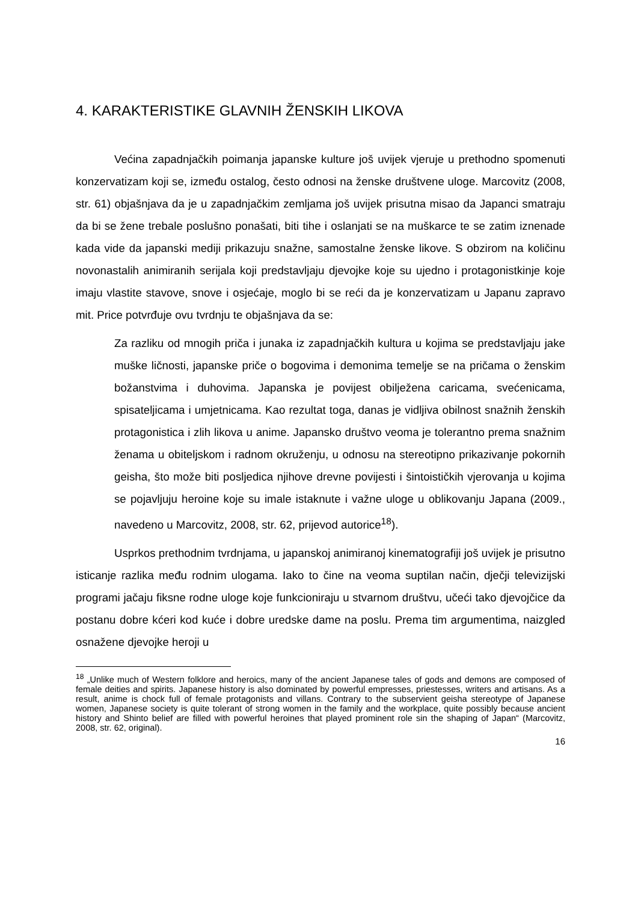4. KARAKTERISTIKE GLAVNIH ŽENSKIH LIKOVA
Većina zapadnjačkih poimanja japanske kulture još uvijek vjeruje u prethodno spomenuti konzervatizam koji se, između ostalog, često odnosi na ženske društvene uloge. Marcovitz (2008, str. 61) objašnjava da je u zapadnjačkim zemljama još uvijek prisutna misao da Japanci smatraju da bi se žene trebale poslušno ponašati, biti tihe i oslanjati se na muškarce te se zatim iznenade kada vide da japanski mediji prikazuju snažne, samostalne ženske likove. S obzirom na količinu novonastalih animiranih serijala koji predstavljaju djevojke koje su ujedno i protagonistkinje koje imaju vlastite stavove, snove i osjećaje, moglo bi se reći da je konzervatizam u Japanu zapravo mit. Price potvrđuje ovu tvrdnju te objašnjava da se:
Za razliku od mnogih priča i junaka iz zapadnjačkih kultura u kojima se predstavljaju jake muške ličnosti, japanske priče o bogovima i demonima temelje se na pričama o ženskim božanstvima i duhovima. Japanska je povijest obilježena caricama, svećenicama, spisateljicama i umjetnicama. Kao rezultat toga, danas je vidljiva obilnost snažnih ženskih protagonistica i zlih likova u anime. Japansko društvo veoma je tolerantno prema snažnim ženama u obiteljskom i radnom okruženju, u odnosu na stereotipno prikazivanje pokornih geisha, što može biti posljedica njihove drevne povijesti i šintoističkih vjerovanja u kojima se pojavljuju heroine koje su imale istaknute i važne uloge u oblikovanju Japana (2009., navedeno u Marcovitz, 2008, str. 62, prijevod autorice<sup>18</sup>).
Usprkos prethodnim tvrdnjama, u japanskoj animiranoj kinematografiji još uvijek je prisutno isticanje razlika među rodnim ulogama. Iako to čine na veoma suptilan način, dječji televizijski programi jačaju fiksne rodne uloge koje funkcioniraju u stvarnom društvu, učeći tako djevojčice da postanu dobre kćeri kod kuće i dobre uredske dame na poslu. Prema tim argumentima, naizgled osnažene djevojke heroji u
<sup>18</sup> „Unlike much of Western folklore and heroics, many of the ancient Japanese tales of gods and demons are composed of female deities and spirits. Japanese history is also dominated by powerful empresses, priestesses, writers and artisans. As a result, anime is chock full of female protagonists and villans. Contrary to the subservient geisha stereotype of Japanese women, Japanese society is quite tolerant of strong women in the family and the workplace, quite possibly because ancient history and Shinto belief are filled with powerful heroines that played prominent role sin the shaping of Japan“ (Marcovitz, 2008, str. 62, original).
16